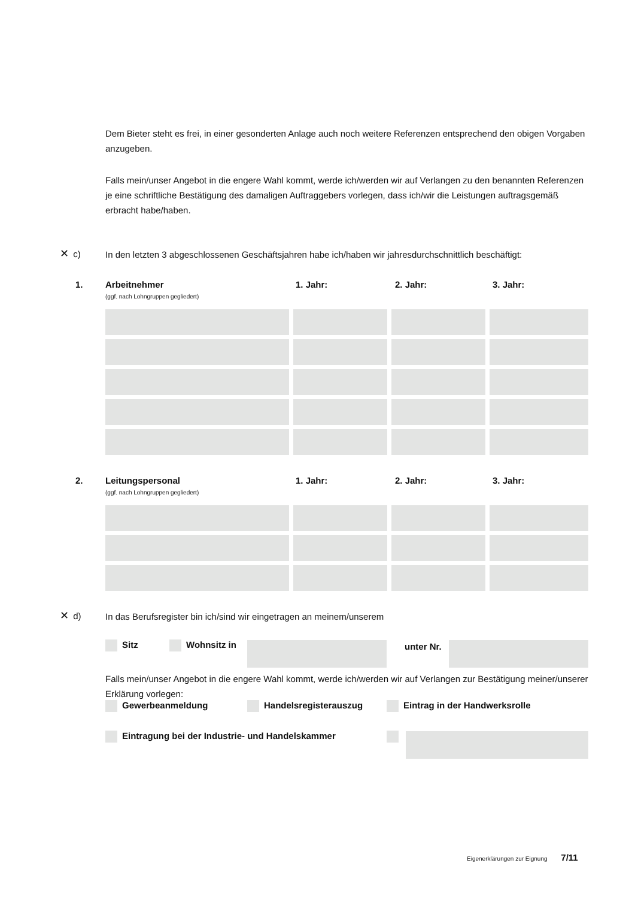Dem Bieter steht es frei, in einer gesonderten Anlage auch noch weitere Referenzen entsprechend den obigen Vorgaben anzugeben.
Falls mein/unser Angebot in die engere Wahl kommt, werde ich/werden wir auf Verlangen zu den benannten Referenzen je eine schriftliche Bestätigung des damaligen Auftraggebers vorlegen, dass ich/wir die Leistungen auftragsgemäß erbracht habe/haben.
✕ c)
In den letzten 3 abgeschlossenen Geschäftsjahren habe ich/haben wir jahresdurchschnittlich beschäftigt:
1.
Arbeitnehmer
(ggf. nach Lohngruppen gegliedert)
1. Jahr: 2. Jahr: 3. Jahr:
2.
Leitungspersonal
(ggf. nach Lohngruppen gegliedert)
1. Jahr: 2. Jahr: 3. Jahr:
✕ d) In das Berufsregister bin ich/sind wir eingetragen an meinem/unserem
Sitz Wohnsitz in unter Nr.
Falls mein/unser Angebot in die engere Wahl kommt, werde ich/werden wir auf Verlangen zur Bestätigung meiner/unserer Erklärung vorlegen:
Gewerbeanmeldung Handelsregisterauszug Eintrag in der Handwerksrolle
Eintragung bei der Industrie- und Handelskammer
Eigenerklärungen zur Eignung 7/11